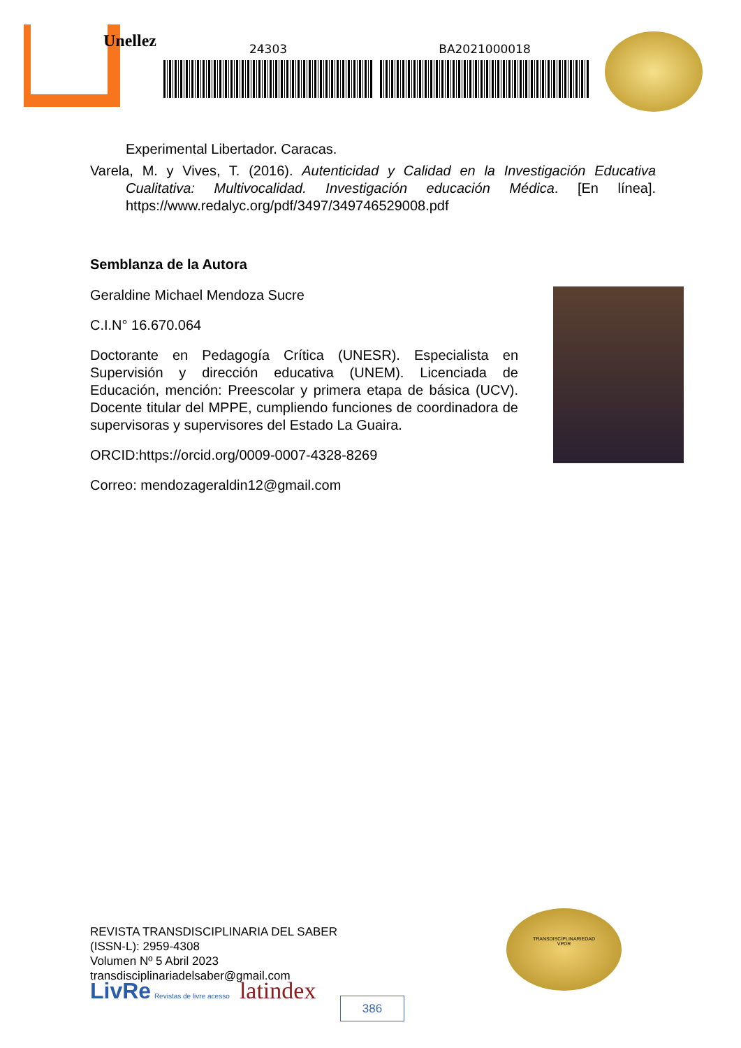Unellez
24303 BA2021000018
Experimental Libertador. Caracas.
Varela, M. y Vives, T. (2016). Autenticidad y Calidad en la Investigación Educativa Cualitativa: Multivocalidad. Investigación educación Médica. [En línea]. https://www.redalyc.org/pdf/3497/349746529008.pdf
Semblanza de la Autora
Geraldine Michael Mendoza Sucre
C.I.N° 16.670.064
Doctorante en Pedagogía Crítica (UNESR). Especialista en Supervisión y dirección educativa (UNEM). Licenciada de Educación, mención: Preescolar y primera etapa de básica (UCV). Docente titular del MPPE, cumpliendo funciones de coordinadora de supervisoras y supervisores del Estado La Guaira.
ORCID:https://orcid.org/0009-0007-4328-8269
Correo: mendozageraldin12@gmail.com
REVISTA TRANSDISCIPLINARIA DEL SABER
(ISSN-L): 2959-4308
Volumen Nº 5 Abril 2023
transdisciplinariadelsaber@gmail.com
LivRe Revistas de livre acesso latindex
TRANSDISCIPLINARIEDAD
VPDR
386